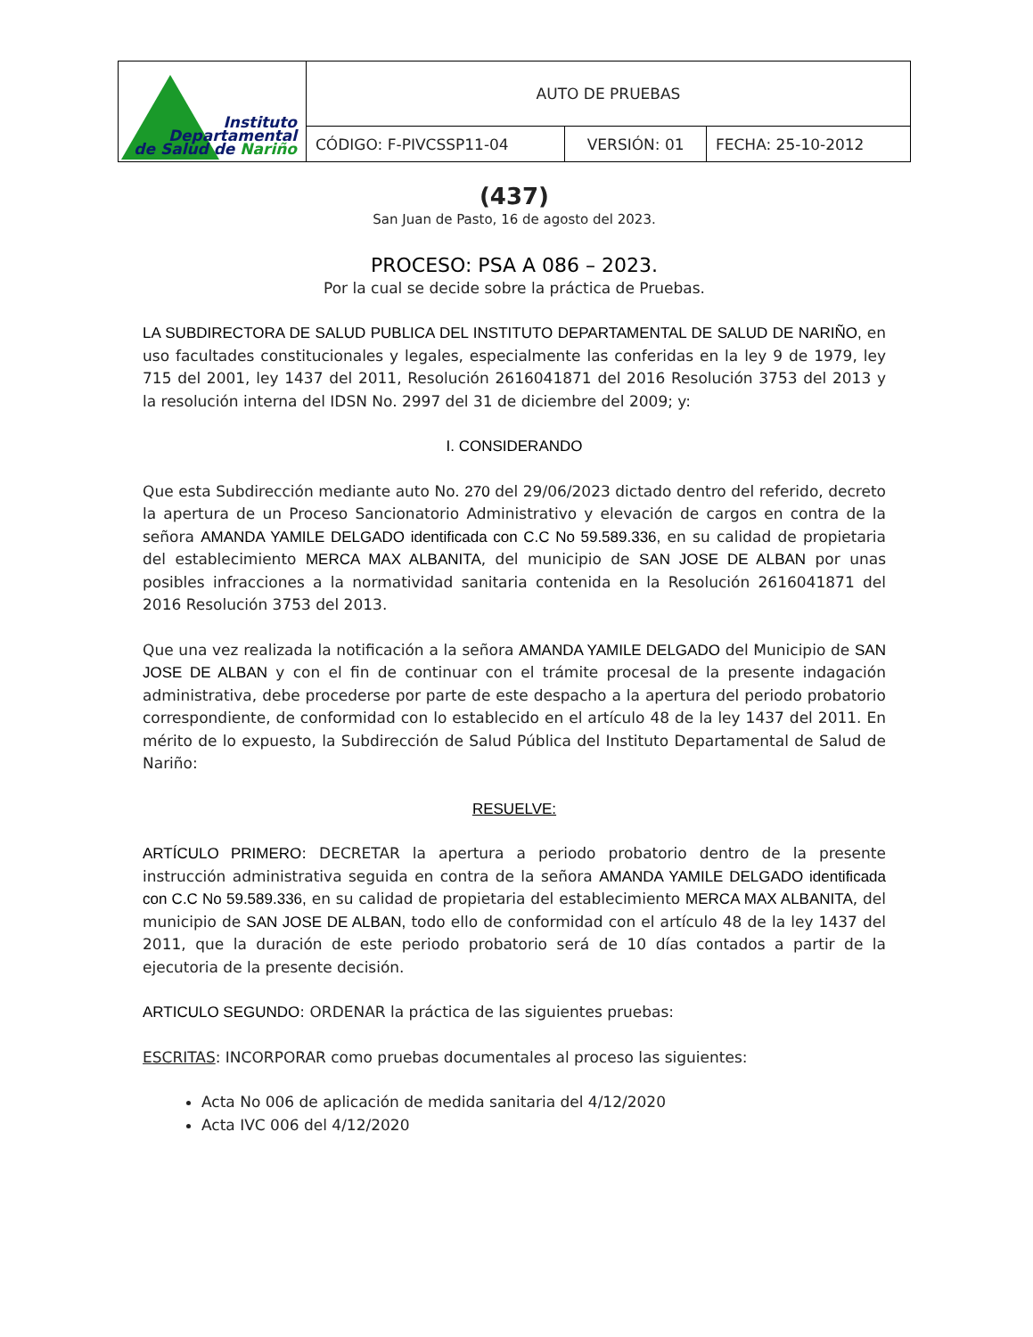| Instituto Departamental de Salud de Nariño | AUTO DE PRUEBAS | | |
| | CÓDIGO: F-PIVCSSP11-04 | VERSIÓN: 01 | FECHA: 25-10-2012 |
(437)
San Juan de Pasto, 16 de agosto del 2023.
PROCESO: PSA A 086 – 2023.
Por la cual se decide sobre la práctica de Pruebas.
LA SUBDIRECTORA DE SALUD PUBLICA DEL INSTITUTO DEPARTAMENTAL DE SALUD DE NARIÑO, en uso facultades constitucionales y legales, especialmente las conferidas en la ley 9 de 1979, ley 715 del 2001, ley 1437 del 2011, Resolución 2616041871 del 2016 Resolución 3753 del 2013 y la resolución interna del IDSN No. 2997 del 31 de diciembre del 2009; y:
I. CONSIDERANDO
Que esta Subdirección mediante auto No. 270 del 29/06/2023 dictado dentro del referido, decreto la apertura de un Proceso Sancionatorio Administrativo y elevación de cargos en contra de la señora AMANDA YAMILE DELGADO identificada con C.C No 59.589.336, en su calidad de propietaria del establecimiento MERCA MAX ALBANITA, del municipio de SAN JOSE DE ALBAN por unas posibles infracciones a la normatividad sanitaria contenida en la Resolución 2616041871 del 2016 Resolución 3753 del 2013.
Que una vez realizada la notificación a la señora AMANDA YAMILE DELGADO del Municipio de SAN JOSE DE ALBAN y con el fin de continuar con el trámite procesal de la presente indagación administrativa, debe procederse por parte de este despacho a la apertura del periodo probatorio correspondiente, de conformidad con lo establecido en el artículo 48 de la ley 1437 del 2011. En mérito de lo expuesto, la Subdirección de Salud Pública del Instituto Departamental de Salud de Nariño:
RESUELVE:
ARTÍCULO PRIMERO: DECRETAR la apertura a periodo probatorio dentro de la presente instrucción administrativa seguida en contra de la señora AMANDA YAMILE DELGADO identificada con C.C No 59.589.336, en su calidad de propietaria del establecimiento MERCA MAX ALBANITA, del municipio de SAN JOSE DE ALBAN, todo ello de conformidad con el artículo 48 de la ley 1437 del 2011, que la duración de este periodo probatorio será de 10 días contados a partir de la ejecutoria de la presente decisión.
ARTICULO SEGUNDO: ORDENAR la práctica de las siguientes pruebas:
ESCRITAS: INCORPORAR como pruebas documentales al proceso las siguientes:
Acta No 006 de aplicación de medida sanitaria del 4/12/2020
Acta IVC 006 del 4/12/2020